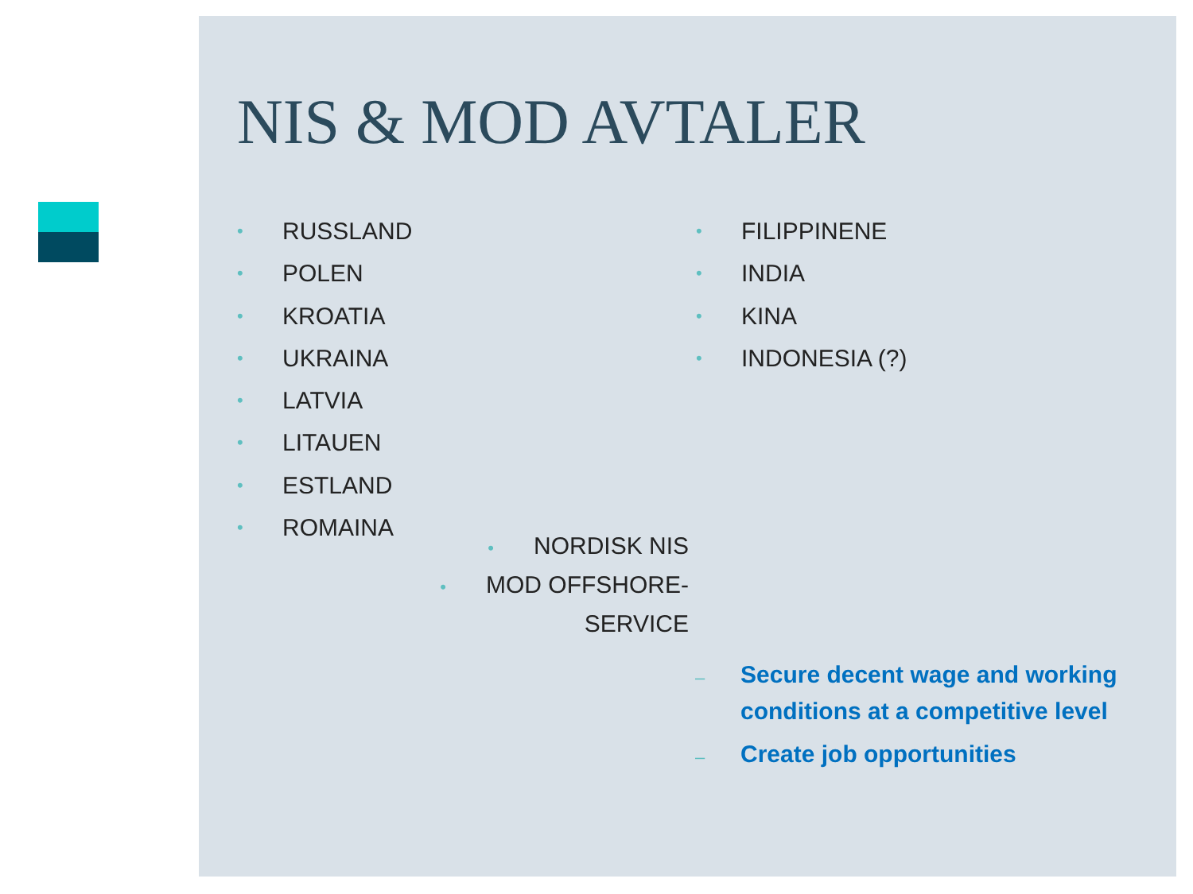NIS & MOD AVTALER
• RUSSLAND
• POLEN
• KROATIA
• UKRAINA
• LATVIA
• LITAUEN
• ESTLAND
• ROMAINA
• FILIPPINENE
• INDIA
• KINA
• INDONESIA (?)
• NORDISK NIS
• MOD OFFSHORE-
SERVICE
– Secure decent wage and working conditions at a competitive level
– Create job opportunities